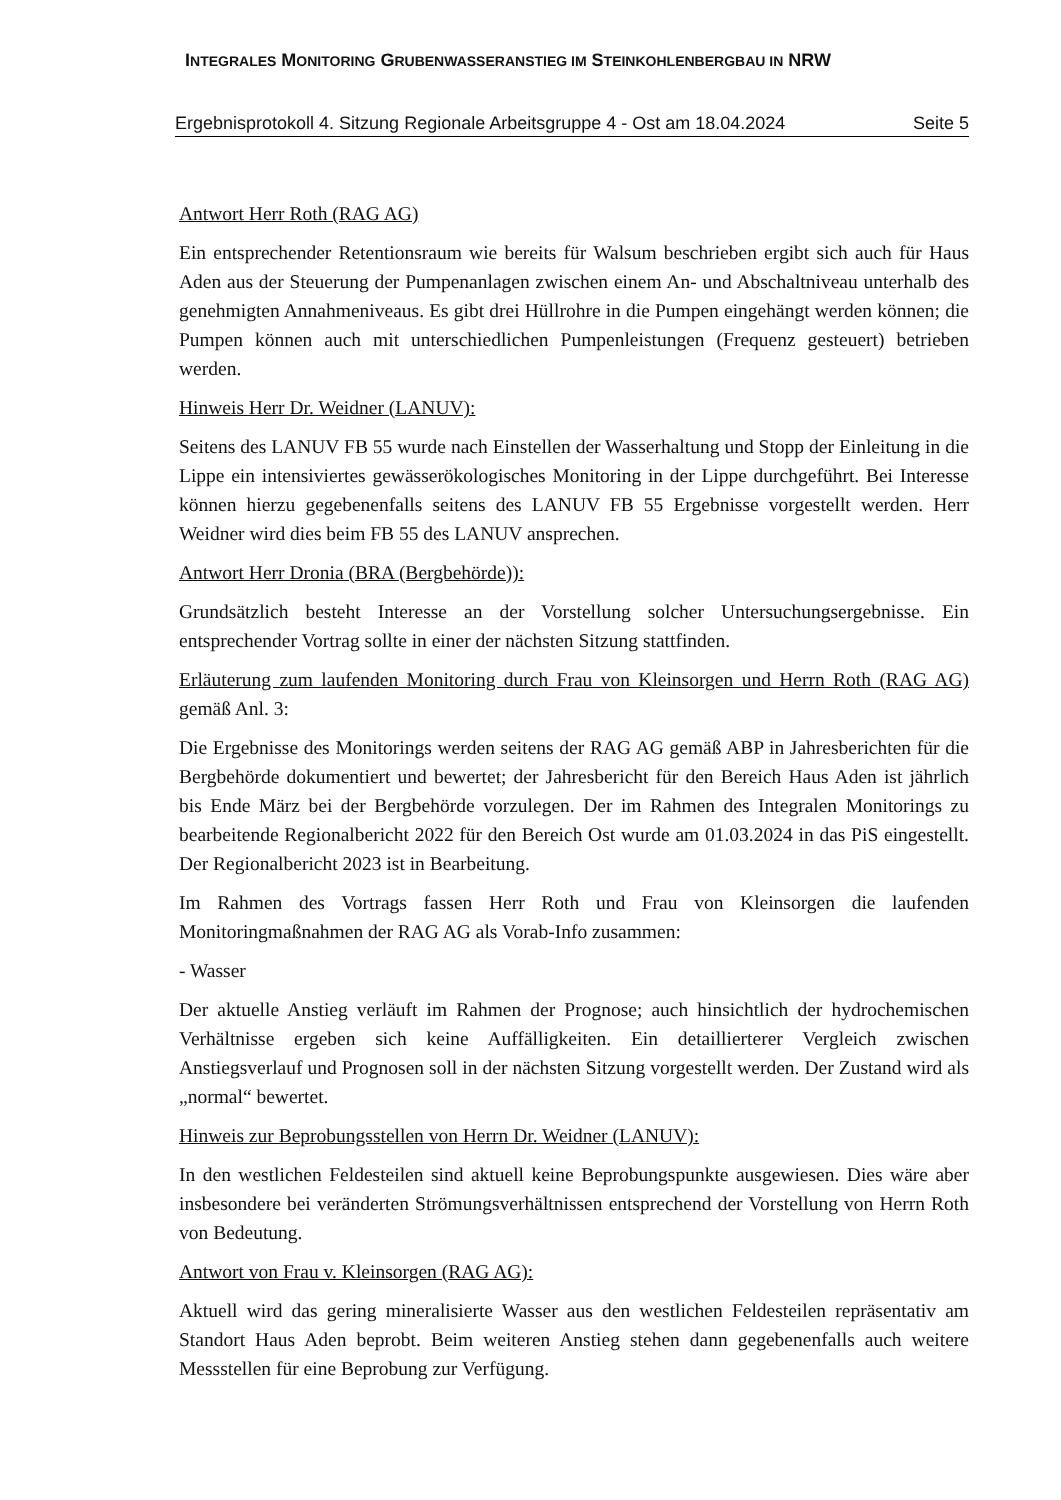INTEGRALES MONITORING GRUBENWASSERANSTIEG IM STEINKOHLENBERGBAU IN NRW
Ergebnisprotokoll 4. Sitzung Regionale Arbeitsgruppe 4 - Ost am 18.04.2024 Seite 5
Antwort Herr Roth (RAG AG)
Ein entsprechender Retentionsraum wie bereits für Walsum beschrieben ergibt sich auch für Haus Aden aus der Steuerung der Pumpenanlagen zwischen einem An- und Abschaltniveau unterhalb des genehmigten Annahmeniveaus. Es gibt drei Hüllrohre in die Pumpen eingehängt werden können; die Pumpen können auch mit unterschiedlichen Pumpenleistungen (Frequenz gesteuert) betrieben werden.
Hinweis Herr Dr. Weidner (LANUV):
Seitens des LANUV FB 55 wurde nach Einstellen der Wasserhaltung und Stopp der Einleitung in die Lippe ein intensiviertes gewässerökologisches Monitoring in der Lippe durchgeführt. Bei Interesse können hierzu gegebenenfalls seitens des LANUV FB 55 Ergebnisse vorgestellt werden. Herr Weidner wird dies beim FB 55 des LANUV ansprechen.
Antwort Herr Dronia (BRA (Bergbehörde)):
Grundsätzlich besteht Interesse an der Vorstellung solcher Untersuchungsergebnisse. Ein entsprechender Vortrag sollte in einer der nächsten Sitzung stattfinden.
Erläuterung zum laufenden Monitoring durch Frau von Kleinsorgen und Herrn Roth (RAG AG) gemäß Anl. 3:
Die Ergebnisse des Monitorings werden seitens der RAG AG gemäß ABP in Jahresberichten für die Bergbehörde dokumentiert und bewertet; der Jahresbericht für den Bereich Haus Aden ist jährlich bis Ende März bei der Bergbehörde vorzulegen. Der im Rahmen des Integralen Monitorings zu bearbeitende Regionalbericht 2022 für den Bereich Ost wurde am 01.03.2024 in das PiS eingestellt. Der Regionalbericht 2023 ist in Bearbeitung.
Im Rahmen des Vortrags fassen Herr Roth und Frau von Kleinsorgen die laufenden Monitoringmaßnahmen der RAG AG als Vorab-Info zusammen:
- Wasser
Der aktuelle Anstieg verläuft im Rahmen der Prognose; auch hinsichtlich der hydrochemischen Verhältnisse ergeben sich keine Auffälligkeiten. Ein detaillierterer Vergleich zwischen Anstiegsverlauf und Prognosen soll in der nächsten Sitzung vorgestellt werden. Der Zustand wird als „normal“ bewertet.
Hinweis zur Beprobungsstellen von Herrn Dr. Weidner (LANUV):
In den westlichen Feldesteilen sind aktuell keine Beprobungspunkte ausgewiesen. Dies wäre aber insbesondere bei veränderten Strömungsverhältnissen entsprechend der Vorstellung von Herrn Roth von Bedeutung.
Antwort von Frau v. Kleinsorgen (RAG AG):
Aktuell wird das gering mineralisierte Wasser aus den westlichen Feldesteilen repräsentativ am Standort Haus Aden beprobt. Beim weiteren Anstieg stehen dann gegebenenfalls auch weitere Messstellen für eine Beprobung zur Verfügung.